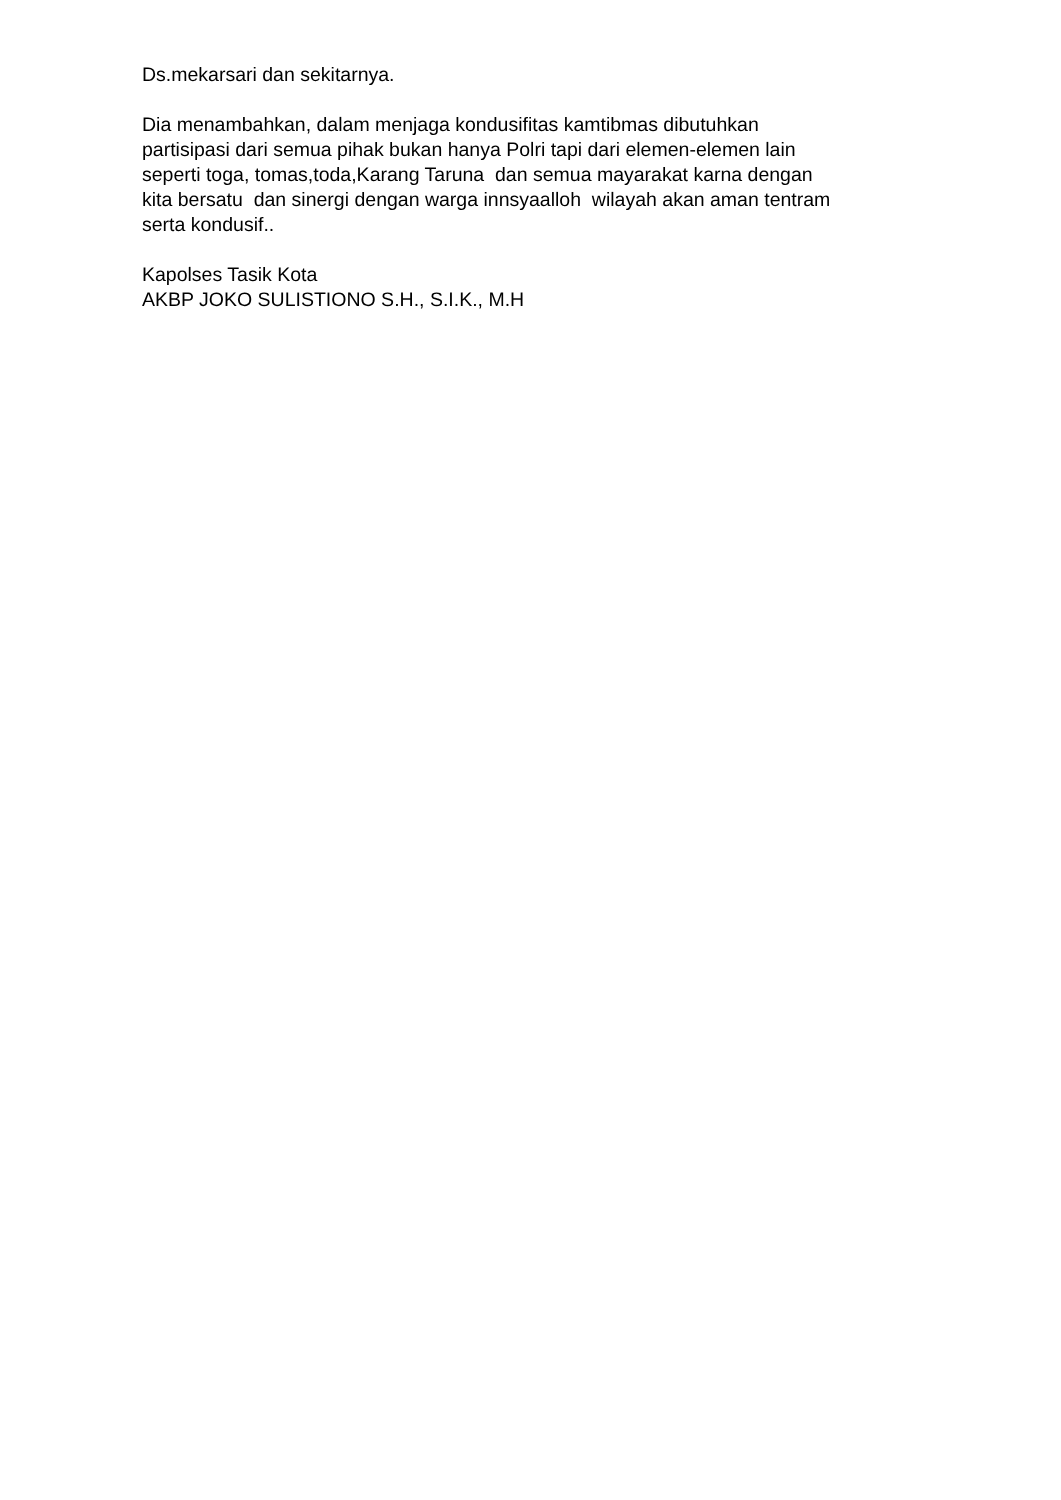Ds.mekarsari dan sekitarnya.
Dia menambahkan, dalam menjaga kondusifitas kamtibmas dibutuhkan
partisipasi dari semua pihak bukan hanya Polri tapi dari elemen-elemen lain
seperti toga, tomas,toda,Karang Taruna dan semua mayarakat karna dengan
kita bersatu dan sinergi dengan warga innsyaalloh wilayah akan aman tentram
serta kondusif..
Kapolses Tasik Kota
AKBP JOKO SULISTIONO S.H., S.I.K., M.H